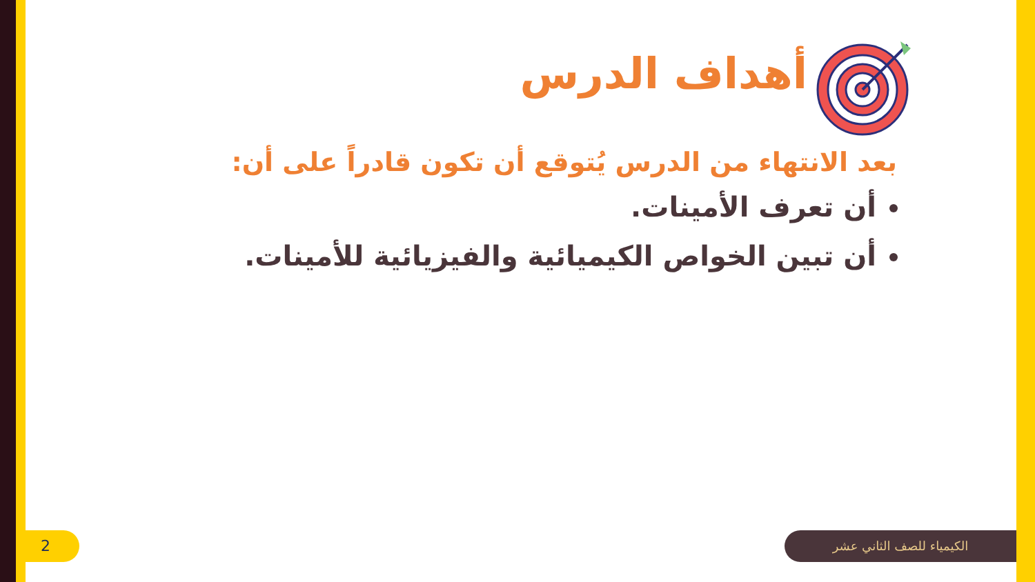أهداف الدرس
بعد الانتهاء من الدرس يُتوقع أن تكون قادراً على أن:
أن تعرف الأمينات.
أن تبين الخواص الكيميائية والفيزيائية للأمينات.
2 الكيمياء للصف الثاني عشر